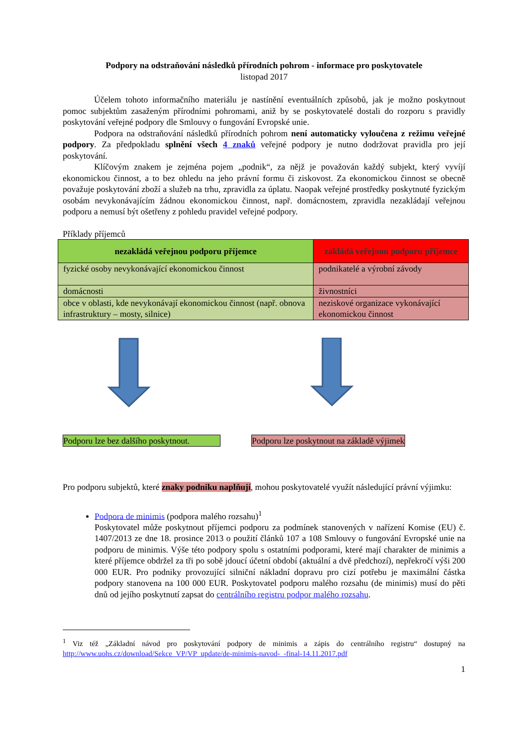Podpory na odstraňování následků přírodních pohrom - informace pro poskytovatele
listopad 2017
Účelem tohoto informačního materiálu je nastínění eventuálních způsobů, jak je možno poskytnout pomoc subjektům zasaženým přírodními pohromami, aniž by se poskytovatelé dostali do rozporu s pravidly poskytování veřejné podpory dle Smlouvy o fungování Evropské unie.
Podpora na odstraňování následků přírodních pohrom není automaticky vyloučena z režimu veřejné podpory. Za předpokladu splnění všech 4 znaků veřejné podpory je nutno dodržovat pravidla pro její poskytování.
Klíčovým znakem je zejména pojem „podnik“, za nějž je považován každý subjekt, který vyvíjí ekonomickou činnost, a to bez ohledu na jeho právní formu či ziskovost. Za ekonomickou činnost se obecně považuje poskytování zboží a služeb na trhu, zpravidla za úplatu. Naopak veřejné prostředky poskytnuté fyzickým osobám nevykonávajícím žádnou ekonomickou činnost, např. domácnostem, zpravidla nezakládají veřejnou podporu a nemusí být ošetřeny z pohledu pravidel veřejné podpory.
Příklady příjemců
| nezakládá veřejnou podporu příjemce | zakládá veřejnou podporu příjemce |
| --- | --- |
| fyzické osoby nevykonávající ekonomickou činnost | podnikatelé a výrobní závody |
| domácnosti | živnostníci |
| obce v oblasti, kde nevykonávají ekonomickou činnost (např. obnova infrastruktury – mosty, silnice) | neziskové organizace vykonávající ekonomickou činnost |
Podporu lze bez dalšího poskytnout. Podporu lze poskytnout na základě výjimek
Pro podporu subjektů, které znaky podniku naplňují, mohou poskytovatelé využít následující právní výjimku:
Podpora de minimis (podpora malého rozsahu)<sup>1</sup>
Poskytovatel může poskytnout příjemci podporu za podmínek stanovených v nařízení Komise (EU) č. 1407/2013 ze dne 18. prosince 2013 o použití článků 107 a 108 Smlouvy o fungování Evropské unie na podporu de minimis. Výše této podpory spolu s ostatními podporami, které mají charakter de minimis a které příjemce obdržel za tři po sobě jdoucí účetní období (aktuální a dvě předchozí), nepřekročí výši 200 000 EUR. Pro podniky provozující silniční nákladní dopravu pro cizí potřebu je maximální částka podpory stanovena na 100 000 EUR. Poskytovatel podporu malého rozsahu (de minimis) musí do pěti dnů od jejího poskytnutí zapsat do centrálního registru podpor malého rozsahu.
<sup>1</sup> Viz též „Základní návod pro poskytování podpory de minimis a zápis do centrálního registru“ dostupný na http://www.uohs.cz/download/Sekce_VP/VP_update/de-minimis-navod-_-final-14.11.2017.pdf
1